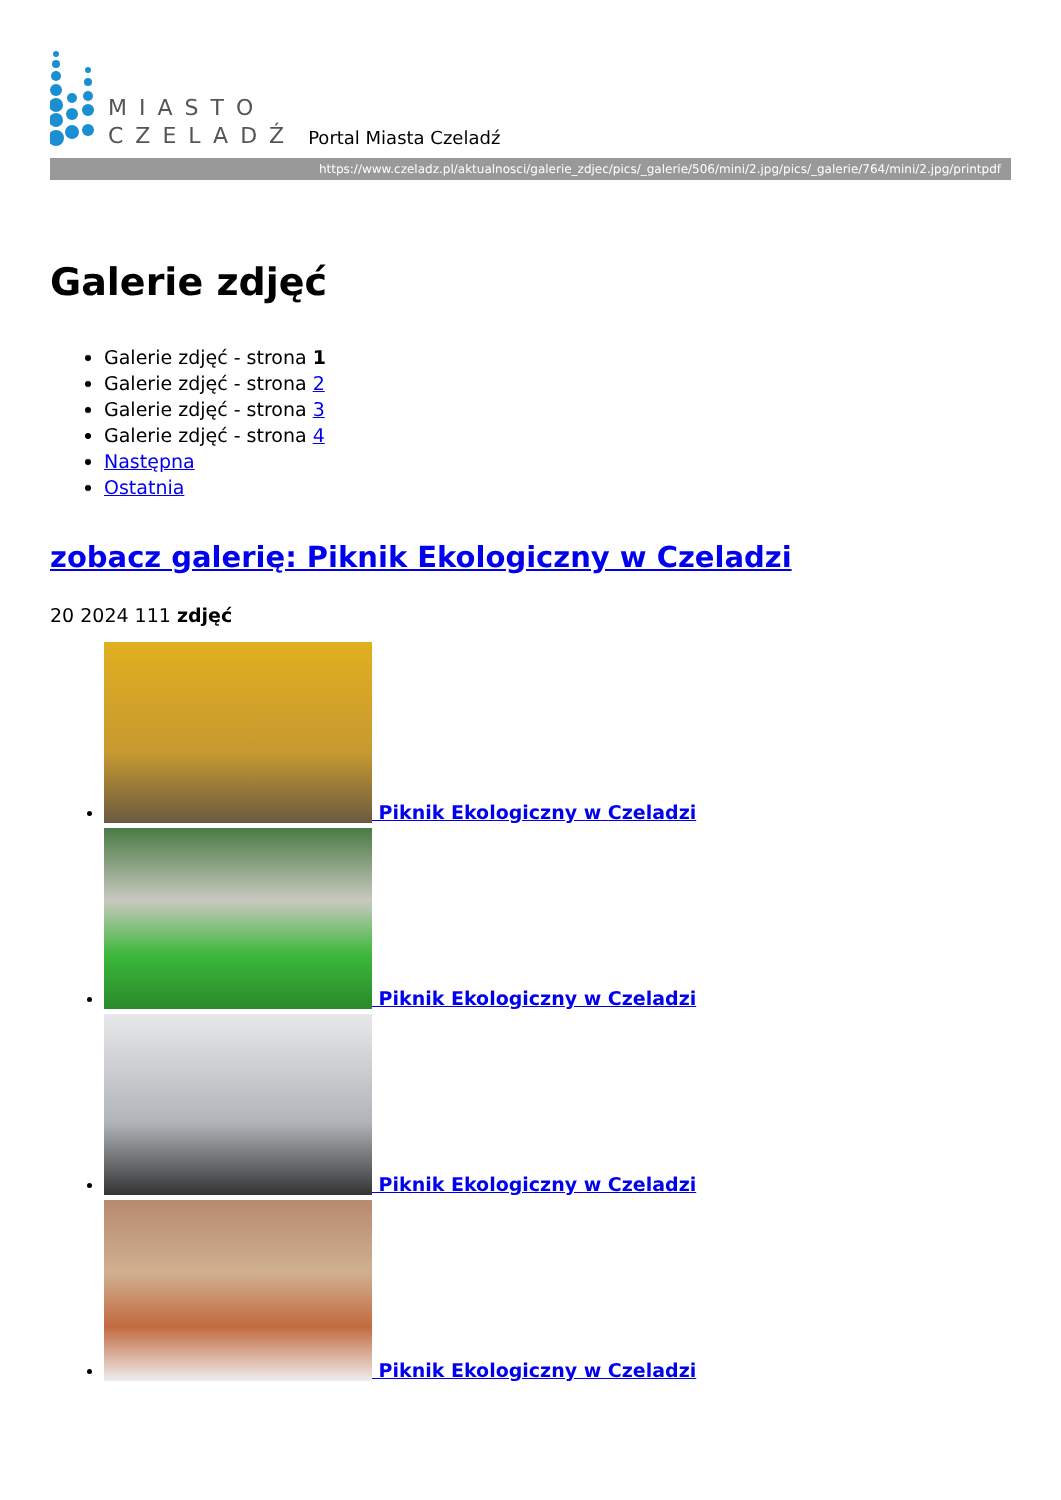MIASTO
CZELADŹ
Portal Miasta Czeladź
https://www.czeladz.pl/aktualnosci/galerie_zdjec/pics/_galerie/506/mini/2.jpg/pics/_galerie/764/mini/2.jpg/printpdf
Galerie zdjęć
Galerie zdjęć - strona 1
Galerie zdjęć - strona 2
Galerie zdjęć - strona 3
Galerie zdjęć - strona 4
Następna
Ostatnia
zobacz galerię: Piknik Ekologiczny w Czeladzi
20 2024 111 zdjęć
Piknik Ekologiczny w Czeladzi
Piknik Ekologiczny w Czeladzi
Piknik Ekologiczny w Czeladzi
Piknik Ekologiczny w Czeladzi